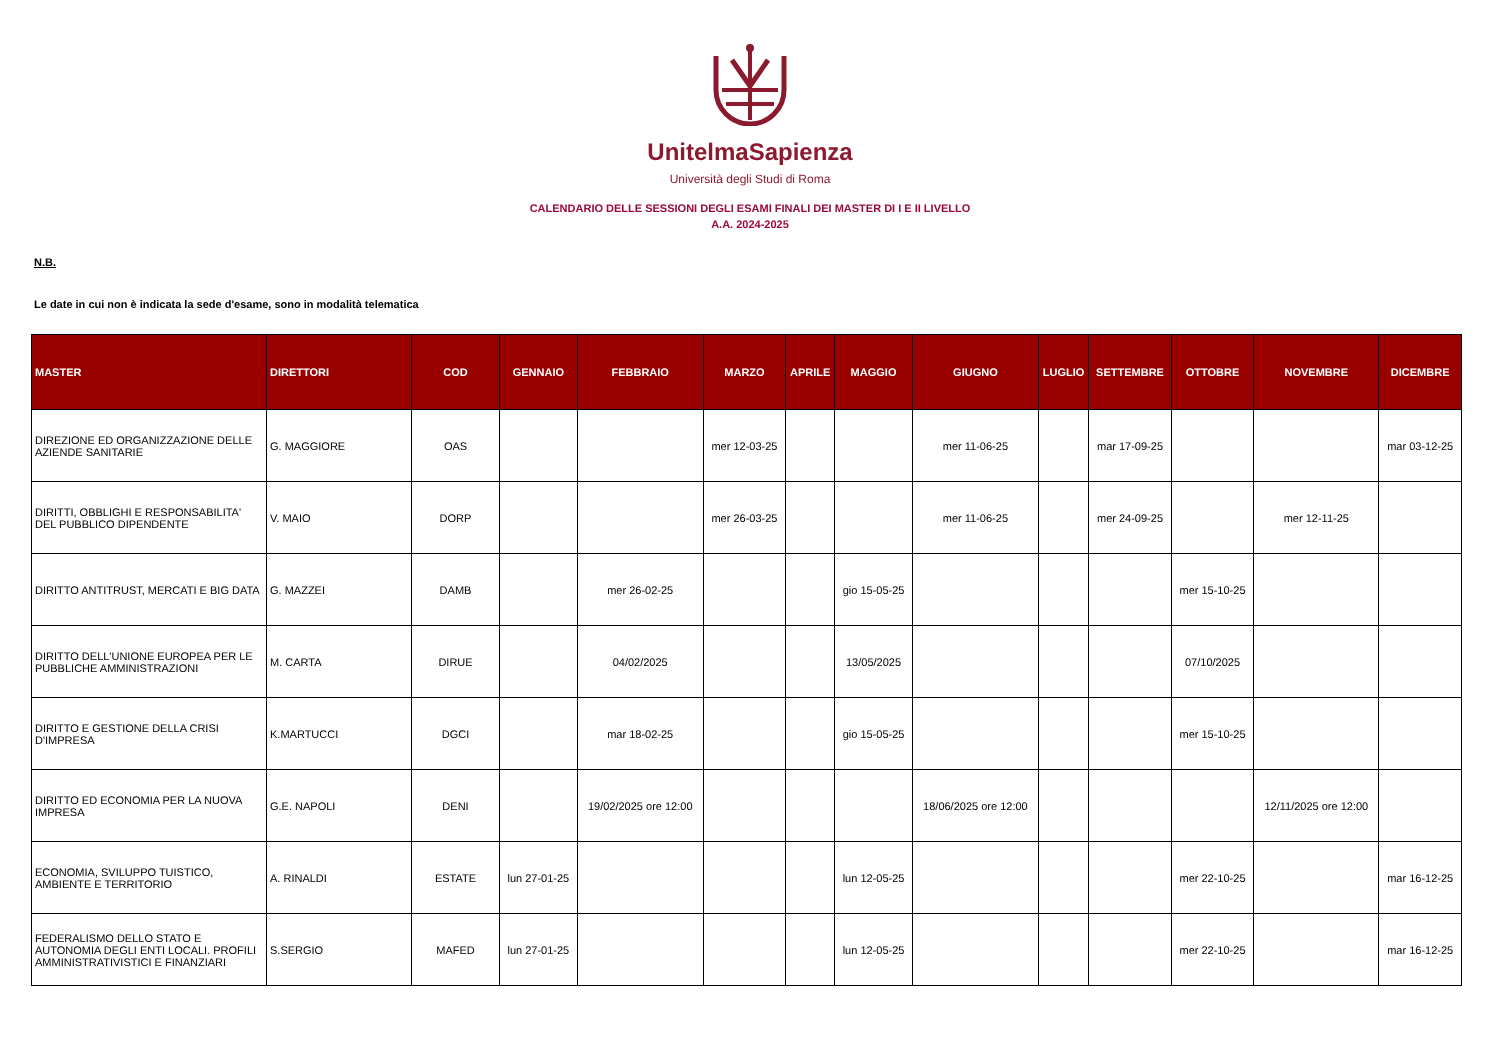UnitelmaSapienza
Università degli Studi di Roma
CALENDARIO DELLE SESSIONI DEGLI ESAMI FINALI DEI MASTER DI I E II LIVELLO
A.A. 2024-2025
N.B.
Le date in cui non è indicata la sede d'esame, sono in modalità telematica
| MASTER | DIRETTORI | COD | GENNAIO | FEBBRAIO | MARZO | APRILE | MAGGIO | GIUGNO | LUGLIO | SETTEMBRE | OTTOBRE | NOVEMBRE | DICEMBRE |
| --- | --- | --- | --- | --- | --- | --- | --- | --- | --- | --- | --- | --- | --- |
| DIREZIONE ED ORGANIZZAZIONE DELLE AZIENDE SANITARIE | G. MAGGIORE | OAS | | | mer 12-03-25 | | | mer 11-06-25 | | mar 17-09-25 | | | mar 03-12-25 |
| DIRITTI, OBBLIGHI E RESPONSABILITA' DEL PUBBLICO DIPENDENTE | V. MAIO | DORP | | | mer 26-03-25 | | | mer 11-06-25 | | mer 24-09-25 | | mer 12-11-25 | |
| DIRITTO ANTITRUST, MERCATI E BIG DATA | G. MAZZEI | DAMB | | mer 26-02-25 | | | gio 15-05-25 | | | | mer 15-10-25 | | |
| DIRITTO DELL'UNIONE EUROPEA PER LE PUBBLICHE AMMINISTRAZIONI | M. CARTA | DIRUE | | 04/02/2025 | | | 13/05/2025 | | | | 07/10/2025 | | |
| DIRITTO E GESTIONE DELLA CRISI D'IMPRESA | K.MARTUCCI | DGCI | | mar 18-02-25 | | | gio 15-05-25 | | | | mer 15-10-25 | | |
| DIRITTO ED ECONOMIA PER LA NUOVA IMPRESA | G.E. NAPOLI | DENI | | 19/02/2025 ore 12:00 | | | | 18/06/2025 ore 12:00 | | | | 12/11/2025 ore 12:00 | |
| ECONOMIA, SVILUPPO TUISTICO, AMBIENTE E TERRITORIO | A. RINALDI | ESTATE | lun 27-01-25 | | | | lun 12-05-25 | | | | mer 22-10-25 | | mar 16-12-25 |
| FEDERALISMO DELLO STATO E AUTONOMIA DEGLI ENTI LOCALI. PROFILI AMMINISTRATIVISTICI E FINANZIARI | S.SERGIO | MAFED | lun 27-01-25 | | | | lun 12-05-25 | | | | mer 22-10-25 | | mar 16-12-25 |